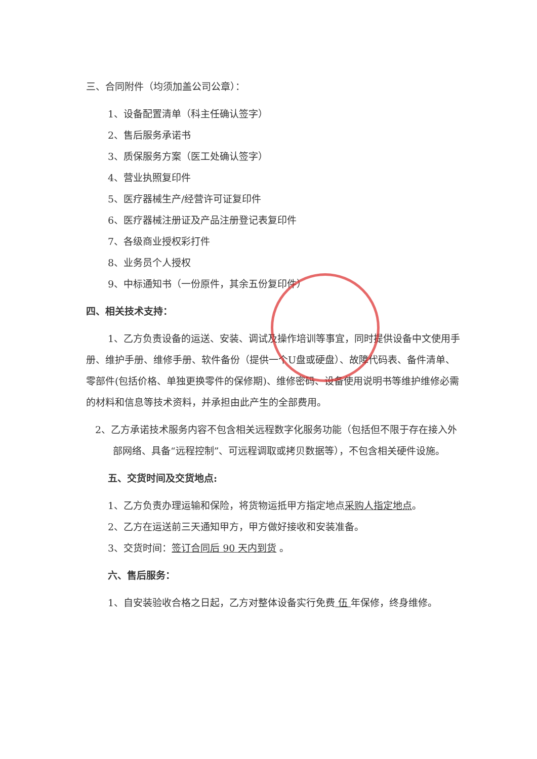三、合同附件（均须加盖公司公章）：
1、设备配置清单（科主任确认签字）
2、售后服务承诺书
3、质保服务方案（医工处确认签字）
4、营业执照复印件
5、医疗器械生产/经营许可证复印件
6、医疗器械注册证及产品注册登记表复印件
7、各级商业授权彩打件
8、业务员个人授权
9、中标通知书（一份原件，其余五份复印件）
四、相关技术支持：
1、乙方负责设备的运送、安装、调试及操作培训等事宜，同时提供设备中文使用手册、维护手册、维修手册、软件备份（提供一个U盘或硬盘）、故障代码表、备件清单、零部件(包括价格、单独更换零件的保修期)、维修密码、设备使用说明书等维护维修必需的材料和信息等技术资料，并承担由此产生的全部费用。
2、乙方承诺技术服务内容不包含相关远程数字化服务功能（包括但不限于存在接入外部网络、具备“远程控制”、可远程调取或拷贝数据等），不包含相关硬件设施。
五、交货时间及交货地点:
1、乙方负责办理运输和保险，将货物运抵甲方指定地点采购人指定地点。
2、乙方在运送前三天通知甲方，甲方做好接收和安装准备。
3、交货时间：签订合同后 90 天内到货 。
六、售后服务：
1、自安装验收合格之日起，乙方对整体设备实行免费 伍 年保修，终身维修。